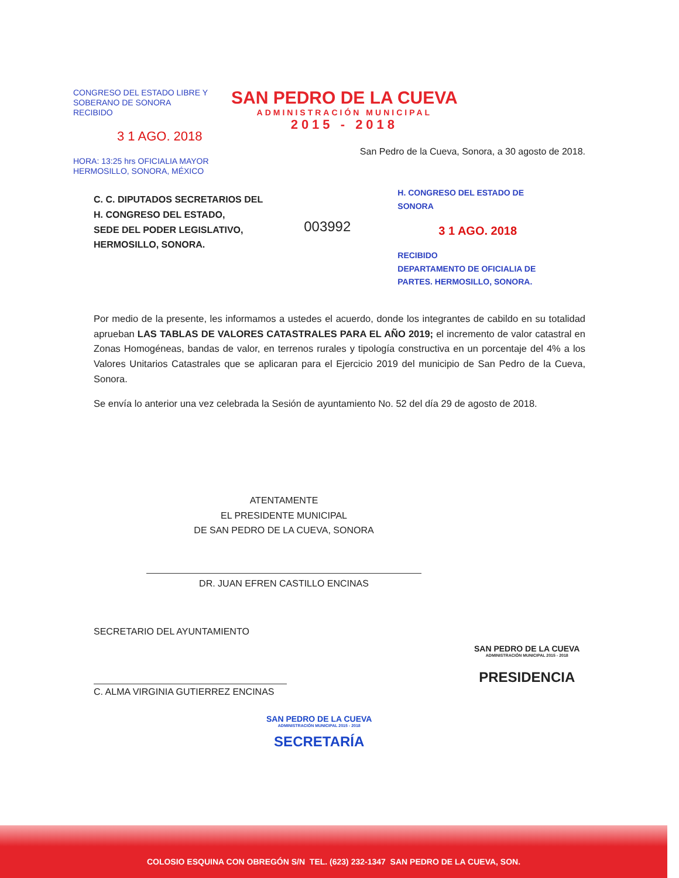CONGRESO DEL ESTADO LIBRE Y
SOBERANO DE SONORA
RECIBIDO
3 1 AGO. 2018
HORA: 13:25 hrs OFICIALIA MAYOR
HERMOSILLO, SONORA, MÉXICO
SAN PEDRO DE LA CUEVA
ADMINISTRACIÓN MUNICIPAL
2015 - 2018
San Pedro de la Cueva, Sonora, a 30 agosto de 2018.
C. C. DIPUTADOS SECRETARIOS DEL
H. CONGRESO DEL ESTADO,
SEDE DEL PODER LEGISLATIVO,
HERMOSILLO, SONORA.
003992
H. CONGRESO DEL ESTADO DE SONORA
3 1 AGO. 2018
RECIBIDO
DEPARTAMENTO DE OFICIALIA DE PARTES. HERMOSILLO, SONORA.
Por medio de la presente, les informamos a ustedes el acuerdo, donde los integrantes de cabildo en su totalidad aprueban LAS TABLAS DE VALORES CATASTRALES PARA EL AÑO 2019; el incremento de valor catastral en Zonas Homogéneas, bandas de valor, en terrenos rurales y tipología constructiva en un porcentaje del 4% a los Valores Unitarios Catastrales que se aplicaran para el Ejercicio 2019 del municipio de San Pedro de la Cueva, Sonora.
Se envía lo anterior una vez celebrada la Sesión de ayuntamiento No. 52 del día 29 de agosto de 2018.
ATENTAMENTE
EL PRESIDENTE MUNICIPAL
DE SAN PEDRO DE LA CUEVA, SONORA
DR. JUAN EFREN CASTILLO ENCINAS
SAN PEDRO DE LA CUEVA
ADMINISTRACIÓN MUNICIPAL 2015 - 2018
PRESIDENCIA
SECRETARIO DEL AYUNTAMIENTO
C. ALMA VIRGINIA GUTIERREZ ENCINAS
SAN PEDRO DE LA CUEVA
ADMINISTRACIÓN MUNICIPAL 2015 - 2018
SECRETARÍA
COLOSIO ESQUINA CON OBREGÓN S/N TEL. (623) 232-1347 SAN PEDRO DE LA CUEVA, SON.